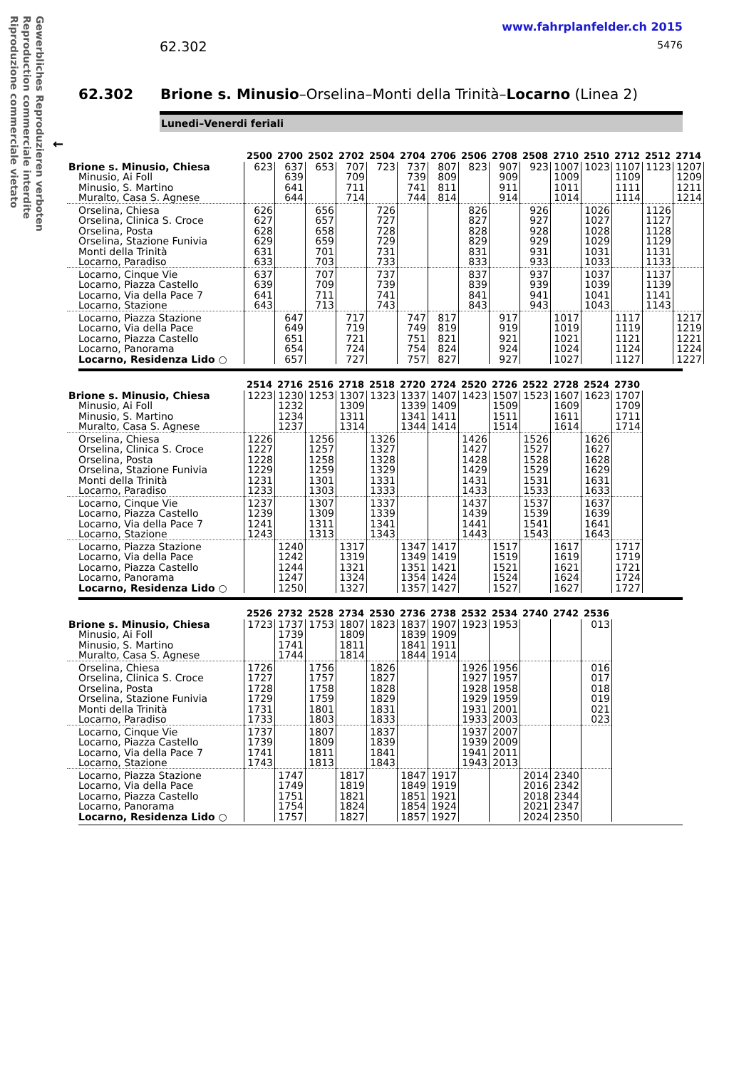Riproduzione commerciale vietato
Reproduction commerciale interdite
Gewerbliches Reproduzieren verboten
62.302
www.fahrplanfelder.ch 2015
5476
62.302 Brione s. Minusio–Orselina–Monti della Trinità–Locarno (Linea 2)
Lunedi–Venerdi feriali
←
| | 2500 | 2700 | 2502 | 2702 | 2504 | 2704 | 2706 | 2506 | 2708 | 2508 | 2710 | 2510 | 2712 | 2512 | 2714 |
| --- | --- | --- | --- | --- | --- | --- | --- | --- | --- | --- | --- | --- | --- | --- | --- |
| Brione s. Minusio, Chiesa | 623 | 637 | 653 | 707 | 723 | 737 | 807 | 823 | 907 | 923 | 1007 | 1023 | 1107 | 1123 | 1207 |
| Minusio, Ai Foll | | 639 | | 709 | | 739 | 809 | | 909 | | 1009 | | 1109 | | 1209 |
| Minusio, S. Martino | | 641 | | 711 | | 741 | 811 | | 911 | | 1011 | | 1111 | | 1211 |
| Muralto, Casa S. Agnese | | 644 | | 714 | | 744 | 814 | | 914 | | 1014 | | 1114 | | 1214 |
| Orselina, Chiesa | 626 | | 656 | | 726 | | | 826 | | 926 | | 1026 | | 1126 | |
| Orselina, Clinica S. Croce | 627 | | 657 | | 727 | | | 827 | | 927 | | 1027 | | 1127 | |
| Orselina, Posta | 628 | | 658 | | 728 | | | 828 | | 928 | | 1028 | | 1128 | |
| Orselina, Stazione Funivia | 629 | | 659 | | 729 | | | 829 | | 929 | | 1029 | | 1129 | |
| Monti della Trinità | 631 | | 701 | | 731 | | | 831 | | 931 | | 1031 | | 1131 | |
| Locarno, Paradiso | 633 | | 703 | | 733 | | | 833 | | 933 | | 1033 | | 1133 | |
| Locarno, Cinque Vie | 637 | | 707 | | 737 | | | 837 | | 937 | | 1037 | | 1137 | |
| Locarno, Piazza Castello | 639 | | 709 | | 739 | | | 839 | | 939 | | 1039 | | 1139 | |
| Locarno, Via della Pace 7 | 641 | | 711 | | 741 | | | 841 | | 941 | | 1041 | | 1141 | |
| Locarno, Stazione | 643 | | 713 | | 743 | | | 843 | | 943 | | 1043 | | 1143 | |
| Locarno, Piazza Stazione | | 647 | | 717 | | 747 | 817 | | 917 | | 1017 | | 1117 | | 1217 |
| Locarno, Via della Pace | | 649 | | 719 | | 749 | 819 | | 919 | | 1019 | | 1119 | | 1219 |
| Locarno, Piazza Castello | | 651 | | 721 | | 751 | 821 | | 921 | | 1021 | | 1121 | | 1221 |
| Locarno, Panorama | | 654 | | 724 | | 754 | 824 | | 924 | | 1024 | | 1124 | | 1224 |
| Locarno, Residenza Lido ○ | | 657 | | 727 | | 757 | 827 | | 927 | | 1027 | | 1127 | | 1227 |
| | 2514 | 2716 | 2516 | 2718 | 2518 | 2720 | 2724 | 2520 | 2726 | 2522 | 2728 | 2524 | 2730 |
| --- | --- | --- | --- | --- | --- | --- | --- | --- | --- | --- | --- | --- | --- |
| Brione s. Minusio, Chiesa | 1223 | 1230 | 1253 | 1307 | 1323 | 1337 | 1407 | 1423 | 1507 | 1523 | 1607 | 1623 | 1707 |
| Minusio, Ai Foll | | 1232 | | 1309 | | 1339 | 1409 | | 1509 | | 1609 | | 1709 |
| Minusio, S. Martino | | 1234 | | 1311 | | 1341 | 1411 | | 1511 | | 1611 | | 1711 |
| Muralto, Casa S. Agnese | | 1237 | | 1314 | | 1344 | 1414 | | 1514 | | 1614 | | 1714 |
| Orselina, Chiesa | 1226 | | 1256 | | 1326 | | | 1426 | | 1526 | | 1626 | |
| Orselina, Clinica S. Croce | 1227 | | 1257 | | 1327 | | | 1427 | | 1527 | | 1627 | |
| Orselina, Posta | 1228 | | 1258 | | 1328 | | | 1428 | | 1528 | | 1628 | |
| Orselina, Stazione Funivia | 1229 | | 1259 | | 1329 | | | 1429 | | 1529 | | 1629 | |
| Monti della Trinità | 1231 | | 1301 | | 1331 | | | 1431 | | 1531 | | 1631 | |
| Locarno, Paradiso | 1233 | | 1303 | | 1333 | | | 1433 | | 1533 | | 1633 | |
| Locarno, Cinque Vie | 1237 | | 1307 | | 1337 | | | 1437 | | 1537 | | 1637 | |
| Locarno, Piazza Castello | 1239 | | 1309 | | 1339 | | | 1439 | | 1539 | | 1639 | |
| Locarno, Via della Pace 7 | 1241 | | 1311 | | 1341 | | | 1441 | | 1541 | | 1641 | |
| Locarno, Stazione | 1243 | | 1313 | | 1343 | | | 1443 | | 1543 | | 1643 | |
| Locarno, Piazza Stazione | | 1240 | | 1317 | | 1347 | 1417 | | 1517 | | 1617 | | 1717 |
| Locarno, Via della Pace | | 1242 | | 1319 | | 1349 | 1419 | | 1519 | | 1619 | | 1719 |
| Locarno, Piazza Castello | | 1244 | | 1321 | | 1351 | 1421 | | 1521 | | 1621 | | 1721 |
| Locarno, Panorama | | 1247 | | 1324 | | 1354 | 1424 | | 1524 | | 1624 | | 1724 |
| Locarno, Residenza Lido ○ | | 1250 | | 1327 | | 1357 | 1427 | | 1527 | | 1627 | | 1727 |
| | 2526 | 2732 | 2528 | 2734 | 2530 | 2736 | 2738 | 2532 | 2534 | 2740 | 2742 | 2536 |
| --- | --- | --- | --- | --- | --- | --- | --- | --- | --- | --- | --- | --- |
| Brione s. Minusio, Chiesa | 1723 | 1737 | 1753 | 1807 | 1823 | 1837 | 1907 | 1923 | 1953 | | | 013 |
| Minusio, Ai Foll | | 1739 | | 1809 | | 1839 | 1909 | | | | | |
| Minusio, S. Martino | | 1741 | | 1811 | | 1841 | 1911 | | | | | |
| Muralto, Casa S. Agnese | | 1744 | | 1814 | | 1844 | 1914 | | | | | |
| Orselina, Chiesa | 1726 | | 1756 | | 1826 | | | 1926 | 1956 | | | 016 |
| Orselina, Clinica S. Croce | 1727 | | 1757 | | 1827 | | | 1927 | 1957 | | | 017 |
| Orselina, Posta | 1728 | | 1758 | | 1828 | | | 1928 | 1958 | | | 018 |
| Orselina, Stazione Funivia | 1729 | | 1759 | | 1829 | | | 1929 | 1959 | | | 019 |
| Monti della Trinità | 1731 | | 1801 | | 1831 | | | 1931 | 2001 | | | 021 |
| Locarno, Paradiso | 1733 | | 1803 | | 1833 | | | 1933 | 2003 | | | 023 |
| Locarno, Cinque Vie | 1737 | | 1807 | | 1837 | | | 1937 | 2007 | | | |
| Locarno, Piazza Castello | 1739 | | 1809 | | 1839 | | | 1939 | 2009 | | | |
| Locarno, Via della Pace 7 | 1741 | | 1811 | | 1841 | | | 1941 | 2011 | | | |
| Locarno, Stazione | 1743 | | 1813 | | 1843 | | | 1943 | 2013 | | | |
| Locarno, Piazza Stazione | | 1747 | | 1817 | | 1847 | 1917 | | | 2014 | 2340 | |
| Locarno, Via della Pace | | 1749 | | 1819 | | 1849 | 1919 | | | 2016 | 2342 | |
| Locarno, Piazza Castello | | 1751 | | 1821 | | 1851 | 1921 | | | 2018 | 2344 | |
| Locarno, Panorama | | 1754 | | 1824 | | 1854 | 1924 | | | 2021 | 2347 | |
| Locarno, Residenza Lido ○ | | 1757 | | 1827 | | 1857 | 1927 | | | 2024 | 2350 | |